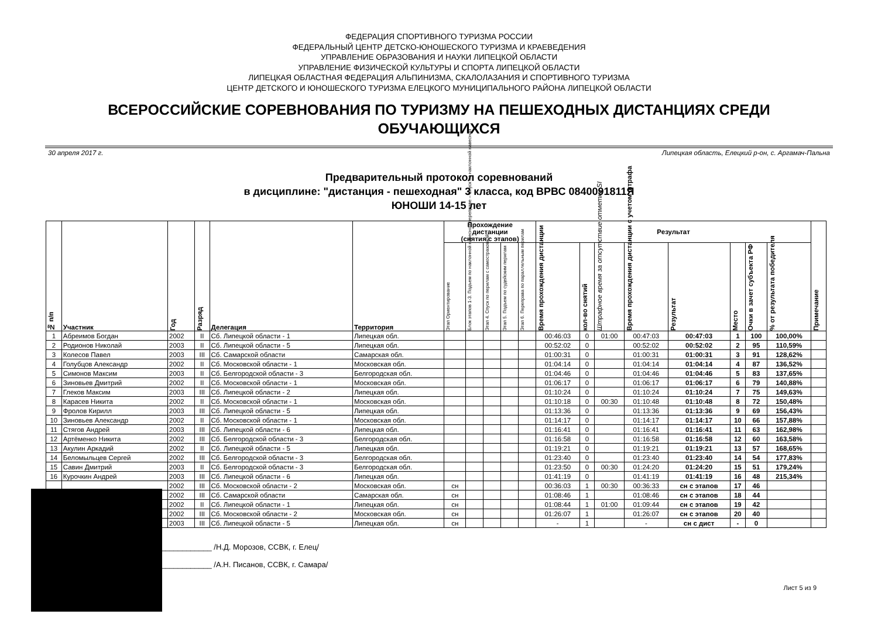ФЕДЕРАЦИЯ СПОРТИВНОГО ТУРИЗМА РОССИИ
ФЕДЕРАЛЬНЫЙ ЦЕНТР ДЕТСКО-ЮНОШЕСКОГО ТУРИЗМА И КРАЕВЕДЕНИЯ
УПРАВЛЕНИЕ ОБРАЗОВАНИЯ И НАУКИ ЛИПЕЦКОЙ ОБЛАСТИ
УПРАВЛЕНИЕ ФИЗИЧЕСКОЙ КУЛЬТУРЫ И СПОРТА ЛИПЕЦКОЙ ОБЛАСТИ
ЛИПЕЦКАЯ ОБЛАСТНАЯ ФЕДЕРАЦИЯ АЛЬПИНИЗМА, СКАЛОЛАЗАНИЯ И СПОРТИВНОГО ТУРИЗМА
ЦЕНТР ДЕТСКОГО И ЮНОШЕСКОГО ТУРИЗМА ЕЛЕЦКОГО МУНИЦИПАЛЬНОГО РАЙОНА ЛИПЕЦКОЙ ОБЛАСТИ
ВСЕРОССИЙСКИЕ СОРЕВНОВАНИЯ ПО ТУРИЗМУ НА ПЕШЕХОДНЫХ ДИСТАНЦИЯХ СРЕДИ ОБУЧАЮЩИХСЯ
30 апреля 2017 г. Липецкая область, Елецкий р-он, с. Аргамач-Пальна
Предварительный протокол соревнований
в дисциплине: "дистанция - пешеходная" 3 класса, код ВРВС 0840091811Я
ЮНОШИ 14-15 лет
| № п/п | Участник | Год | Разряд | Делегация | Территория | Прохождение дистанции (снятия с этапов) | | | | | Результат | | | | | | | | Примечание |
| --- | --- | --- | --- | --- | --- | --- | --- | --- | --- | --- | --- | --- | --- | --- | --- | --- | --- | --- | --- |
| | | | | | | Этап Ориентирование | Блок этапов 1-3. Подъем по наклонной навесной переправе – Спуск по наклонной навесной | Этап 4. Спуск по перилам с самостраховкой | Этап 5. Подъем по судейским перилам | Этап 6. Переправа по параллельным перилам | Время прохождения дистанции | кол-во снятий | Штрафное время за отсутствие отметки SI | Время прохождения дистанции с учетом штрафа | Результат | Место | Очки в зачет субъекта РФ | % от результата победителя | |
| 1 | Абреимов Богдан | 2002 | II | Сб. Липецкой области - 1 | Липецкая обл. | | | | | | 00:46:03 | 0 | 01:00 | 00:47:03 | 00:47:03 | 1 | 100 | 100,00% | |
| 2 | Родионов Николай | 2003 | II | Сб. Липецкой области - 5 | Липецкая обл. | | | | | | 00:52:02 | 0 | | 00:52:02 | 00:52:02 | 2 | 95 | 110,59% | |
| 3 | Колесов Павел | 2003 | III | Сб. Самарской области | Самарская обл. | | | | | | 01:00:31 | 0 | | 01:00:31 | 01:00:31 | 3 | 91 | 128,62% | |
| 4 | Голубцов Александр | 2002 | II | Сб. Московской области - 1 | Московская обл. | | | | | | 01:04:14 | 0 | | 01:04:14 | 01:04:14 | 4 | 87 | 136,52% | |
| 5 | Симонов Максим | 2003 | II | Сб. Белгородской области - 3 | Белгородская обл. | | | | | | 01:04:46 | 0 | | 01:04:46 | 01:04:46 | 5 | 83 | 137,65% | |
| 6 | Зиновьев Дмитрий | 2002 | II | Сб. Московской области - 1 | Московская обл. | | | | | | 01:06:17 | 0 | | 01:06:17 | 01:06:17 | 6 | 79 | 140,88% | |
| 7 | Глеков Максим | 2003 | III | Сб. Липецкой области - 2 | Липецкая обл. | | | | | | 01:10:24 | 0 | | 01:10:24 | 01:10:24 | 7 | 75 | 149,63% | |
| 8 | Карасев Никита | 2002 | II | Сб. Московской области - 1 | Московская обл. | | | | | | 01:10:18 | 0 | 00:30 | 01:10:48 | 01:10:48 | 8 | 72 | 150,48% | |
| 9 | Фролов Кирилл | 2003 | III | Сб. Липецкой области - 5 | Липецкая обл. | | | | | | 01:13:36 | 0 | | 01:13:36 | 01:13:36 | 9 | 69 | 156,43% | |
| 10 | Зиновьев Александр | 2002 | II | Сб. Московской области - 1 | Московская обл. | | | | | | 01:14:17 | 0 | | 01:14:17 | 01:14:17 | 10 | 66 | 157,88% | |
| 11 | Стягов Андрей | 2003 | III | Сб. Липецкой области - 6 | Липецкая обл. | | | | | | 01:16:41 | 0 | | 01:16:41 | 01:16:41 | 11 | 63 | 162,98% | |
| 12 | Артёменко Никита | 2002 | III | Сб. Белгородской области - 3 | Белгородская обл. | | | | | | 01:16:58 | 0 | | 01:16:58 | 01:16:58 | 12 | 60 | 163,58% | |
| 13 | Акулин Аркадий | 2002 | II | Сб. Липецкой области - 5 | Липецкая обл. | | | | | | 01:19:21 | 0 | | 01:19:21 | 01:19:21 | 13 | 57 | 168,65% | |
| 14 | Беломыльцев Сергей | 2002 | III | Сб. Белгородской области - 3 | Белгородская обл. | | | | | | 01:23:40 | 0 | | 01:23:40 | 01:23:40 | 14 | 54 | 177,83% | |
| 15 | Савин Дмитрий | 2003 | II | Сб. Белгородской области - 3 | Белгородская обл. | | | | | | 01:23:50 | 0 | 00:30 | 01:24:20 | 01:24:20 | 15 | 51 | 179,24% | |
| 16 | Курочкин Андрей | 2003 | III | Сб. Липецкой области - 6 | Липецкая обл. | | | | | | 01:41:19 | 0 | | 01:41:19 | 01:41:19 | 16 | 48 | 215,34% | |
| | | 2002 | III | Сб. Московской области - 2 | Московская обл. | сн | | | | | 00:36:03 | 1 | 00:30 | 00:36:33 | сн с этапов | 17 | 46 | | |
| | | 2002 | III | Сб. Самарской области | Самарская обл. | сн | | | | | 01:08:46 | 1 | | 01:08:46 | сн с этапов | 18 | 44 | | |
| | | 2002 | II | Сб. Липецкой области - 1 | Липецкая обл. | сн | | | | | 01:08:44 | 1 | 01:00 | 01:09:44 | сн с этапов | 19 | 42 | | |
| | | 2002 | III | Сб. Московской области - 2 | Московская обл. | сн | | | | | 01:26:07 | 1 | | 01:26:07 | сн с этапов | 20 | 40 | | |
| | | 2003 | III | Сб. Липецкой области - 5 | Липецкая обл. | сн | | | | | - | 1 | | - | сн с дист | - | 0 | | |
____________ /Н.Д. Морозов, ССВК, г. Елец/
____________ /А.Н. Писанов, ССВК, г. Самара/
Лист 5 из 9